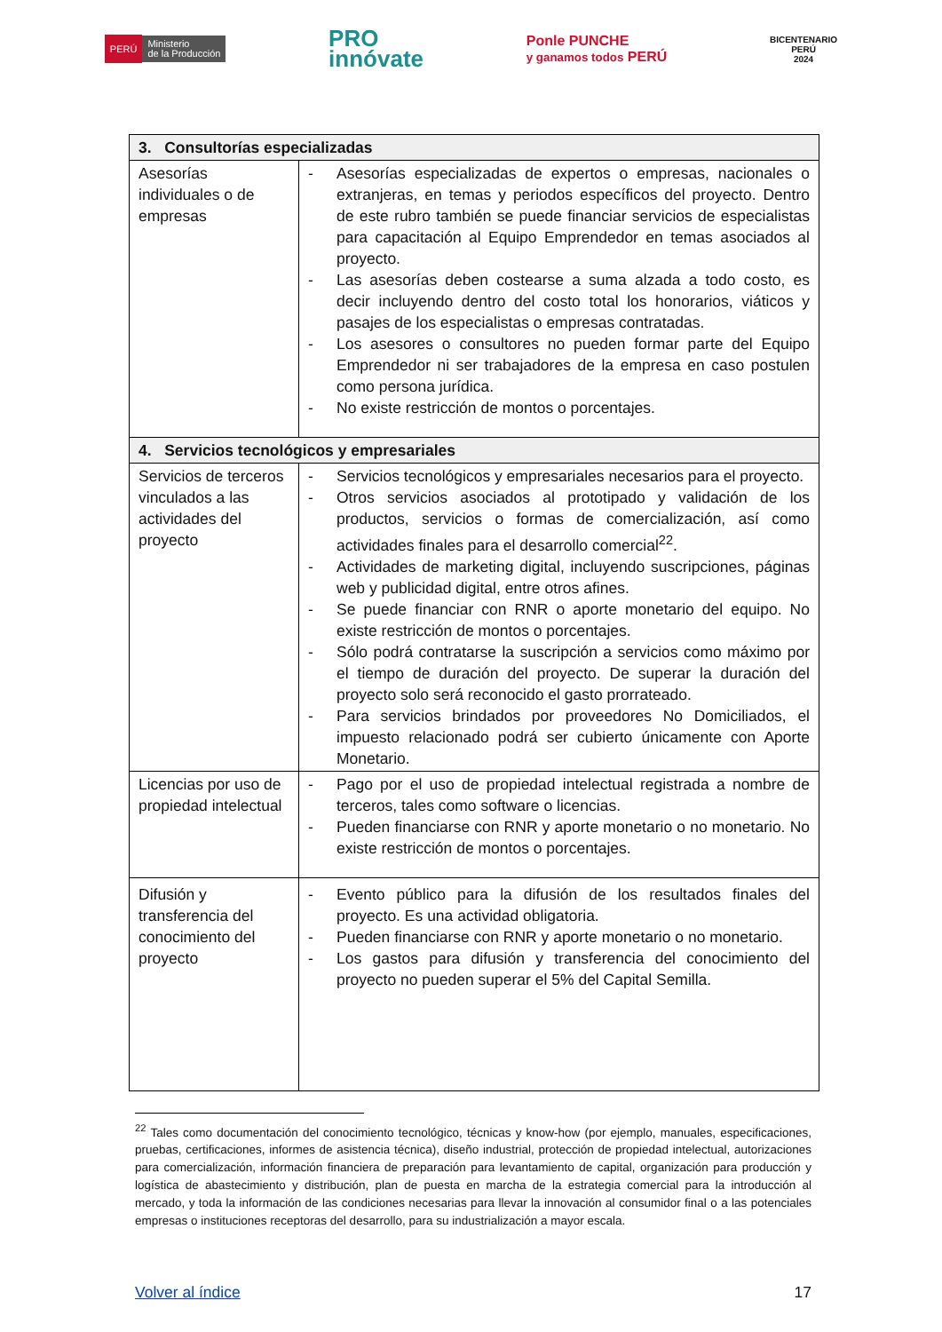PERÚ Ministerio
de la Producción
PRO
innóvate
Ponle PUNCHE
y ganamos todos PERÚ
BICENTENARIO
PERÚ
2024
| 3. Consultorías especializadas | |
| Asesorías individuales o de empresas | - Asesorías especializadas de expertos o empresas, nacionales o extranjeras, en temas y periodos específicos del proyecto. Dentro de este rubro también se puede financiar servicios de especialistas para capacitación al Equipo Emprendedor en temas asociados al proyecto. - Las asesorías deben costearse a suma alzada a todo costo, es decir incluyendo dentro del costo total los honorarios, viáticos y pasajes de los especialistas o empresas contratadas. - Los asesores o consultores no pueden formar parte del Equipo Emprendedor ni ser trabajadores de la empresa en caso postulen como persona jurídica. - No existe restricción de montos o porcentajes. |
| 4. Servicios tecnológicos y empresariales | |
| Servicios de terceros vinculados a las actividades del proyecto | - Servicios tecnológicos y empresariales necesarios para el proyecto. - Otros servicios asociados al prototipado y validación de los productos, servicios o formas de comercialización, así como actividades finales para el desarrollo comercial<sup>22</sup>. - Actividades de marketing digital, incluyendo suscripciones, páginas web y publicidad digital, entre otros afines. - Se puede financiar con RNR o aporte monetario del equipo. No existe restricción de montos o porcentajes. - Sólo podrá contratarse la suscripción a servicios como máximo por el tiempo de duración del proyecto. De superar la duración del proyecto solo será reconocido el gasto prorrateado. - Para servicios brindados por proveedores No Domiciliados, el impuesto relacionado podrá ser cubierto únicamente con Aporte Monetario. |
| Licencias por uso de propiedad intelectual | - Pago por el uso de propiedad intelectual registrada a nombre de terceros, tales como software o licencias. - Pueden financiarse con RNR y aporte monetario o no monetario. No existe restricción de montos o porcentajes. |
| Difusión y transferencia del conocimiento del proyecto | - Evento público para la difusión de los resultados finales del proyecto. Es una actividad obligatoria. - Pueden financiarse con RNR y aporte monetario o no monetario. - Los gastos para difusión y transferencia del conocimiento del proyecto no pueden superar el 5% del Capital Semilla. |
<sup>22</sup> Tales como documentación del conocimiento tecnológico, técnicas y know-how (por ejemplo, manuales, especificaciones, pruebas, certificaciones, informes de asistencia técnica), diseño industrial, protección de propiedad intelectual, autorizaciones para comercialización, información financiera de preparación para levantamiento de capital, organización para producción y logística de abastecimiento y distribución, plan de puesta en marcha de la estrategia comercial para la introducción al mercado, y toda la información de las condiciones necesarias para llevar la innovación al consumidor final o a las potenciales empresas o instituciones receptoras del desarrollo, para su industrialización a mayor escala.
Volver al índice 17